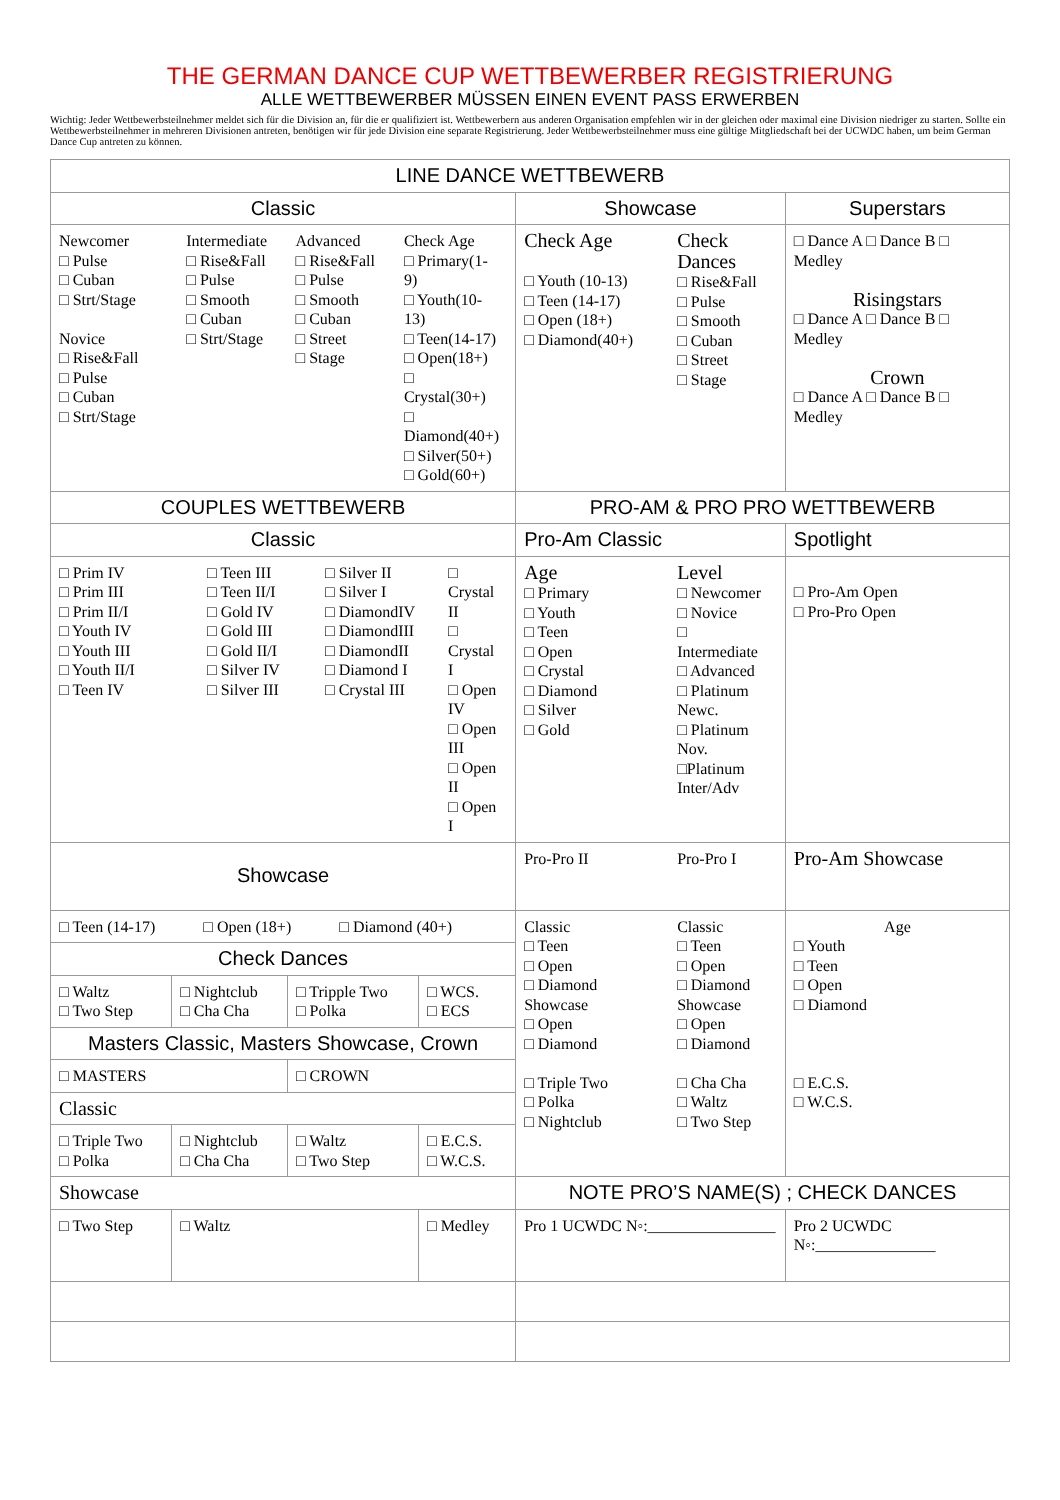THE GERMAN DANCE CUP WETTBEWERBER REGISTRIERUNG
ALLE WETTBEWERBER MÜSSEN EINEN EVENT PASS ERWERBEN
Wichtig: Jeder Wettbewerbsteilnehmer meldet sich für die Division an, für die er qualifiziert ist. Wettbewerbern aus anderen Organisation empfehlen wir in der gleichen oder maximal eine Division niedriger zu starten. Sollte ein Wettbewerbsteilnehmer in mehreren Divisionen antreten, benötigen wir für jede Division eine separate Registrierung. Jeder Wettbewerbsteilnehmer muss eine gültige Mitgliedschaft bei der UCWDC haben, um beim German Dance Cup antreten zu können.
| LINE DANCE WETTBEWERB | | | | | |
| --- | --- | --- | --- | --- | --- |
| Classic | | | | Showcase | Superstars |
| / Newcomer □ Pulse □ Cuban □ Strt/Stage Novice □ Rise&Fall □ Pulse □ Cuban □ Strt/Stage / Intermediate □ Rise&Fall □ Pulse □ Smooth □ Cuban □ Strt/Stage / Advanced □ Rise&Fall □ Pulse □ Smooth □ Cuban □ Street □ Stage / Check Age □ Primary(1-9) □ Youth(10-13) □ Teen(14-17) □ Open(18+) □ Crystal(30+) □ Diamond(40+) □ Silver(50+) □ Gold(60+) / | | | | / Check Age □ Youth (10-13) □ Teen (14-17) □ Open (18+) □ Diamond(40+) / Check Dances □ Rise&Fall □ Pulse □ Smooth □ Cuban □ Street □ Stage / | □ Dance A □ Dance B □ Medley Risingstars □ Dance A □ Dance B □ Medley Crown □ Dance A □ Dance B □ Medley |
| COUPLES WETTBEWERB | | | | PRO-AM & PRO PRO WETTBEWERB | |
| Classic | | | | Pro-Am Classic | Spotlight |
| / □ Prim IV □ Prim III □ Prim II/I □ Youth IV □ Youth III □ Youth II/I □ Teen IV / □ Teen III □ Teen II/I □ Gold IV □ Gold III □ Gold II/I □ Silver IV □ Silver III / □ Silver II □ Silver I □ DiamondIV □ DiamondIII □ DiamondII □ Diamond I □ Crystal III / □ Crystal II □ Crystal I □ Open IV □ Open III □ Open II □ Open I / | | | | / Age □ Primary □ Youth □ Teen □ Open □ Crystal □ Diamond □ Silver □ Gold / Level □ Newcomer □ Novice □ Intermediate □ Advanced □ Platinum Newc. □ Platinum Nov. □Platinum Inter/Adv / | □ Pro-Am Open □ Pro-Pro Open |
| Showcase | | | | / Pro-Pro II / Pro-Pro I / | Pro-Am Showcase |
| □ Teen (14-17) □ Open (18+) □ Diamond (40+) | | | | / Classic □ Teen □ Open □ Diamond Showcase □ Open □ Diamond □ Triple Two □ Polka □ Nightclub / Classic □ Teen □ Open □ Diamond Showcase □ Open □ Diamond □ Cha Cha □ Waltz □ Two Step / | Age □ Youth □ Teen □ Open □ Diamond □ E.C.S. □ W.C.S. |
| Check Dances | | | | | |
| □ Waltz □ Two Step | □ Nightclub □ Cha Cha | □ Tripple Two □ Polka | □ WCS. □ ECS | | |
| Masters Classic, Masters Showcase, Crown | | | | | |
| □ MASTERS | | □ CROWN | | | |
| Classic | | | | | |
| □ Triple Two □ Polka | □ Nightclub □ Cha Cha | □ Waltz □ Two Step | □ E.C.S. □ W.C.S. | | |
| Showcase | | | | NOTE PRO’S NAME(S) ; CHECK DANCES | |
| □ Two Step | □ Waltz | | □ Medley | Pro 1 UCWDC N◦:________________ | Pro 2 UCWDC N◦:_______________ |